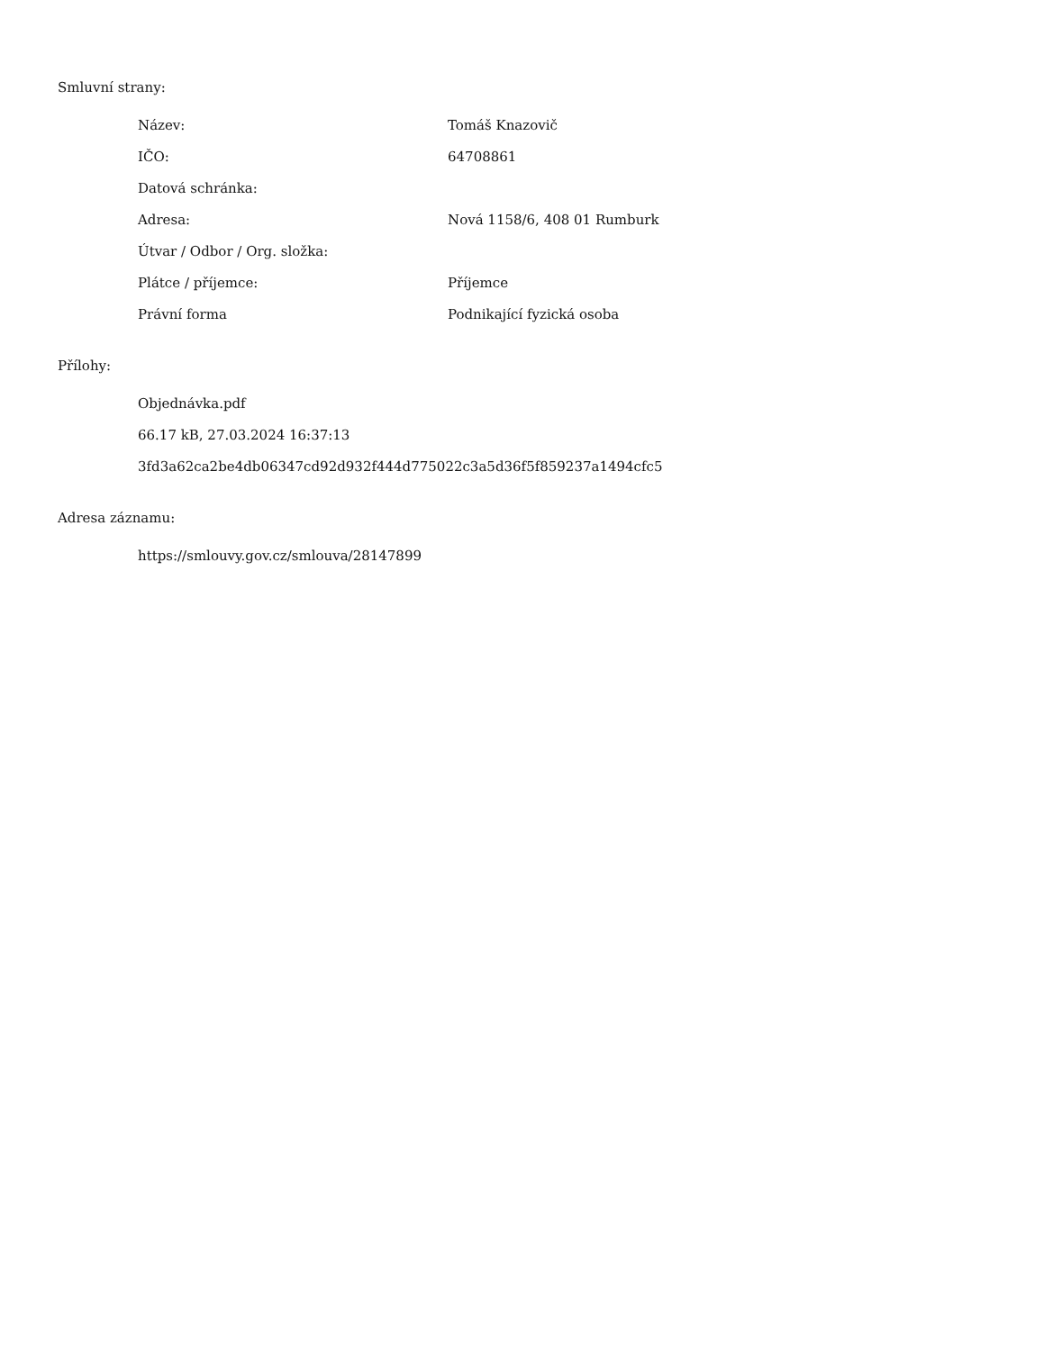Smluvní strany:
| Název: | Tomáš Knazovič |
| IČO: | 64708861 |
| Datová schránka: | |
| Adresa: | Nová 1158/6, 408 01 Rumburk |
| Útvar / Odbor / Org. složka: | |
| Plátce / příjemce: | Příjemce |
| Právní forma | Podnikající fyzická osoba |
Přílohy:
Objednávka.pdf
66.17 kB, 27.03.2024 16:37:13
3fd3a62ca2be4db06347cd92d932f444d775022c3a5d36f5f859237a1494cfc5
Adresa záznamu:
https://smlouvy.gov.cz/smlouva/28147899